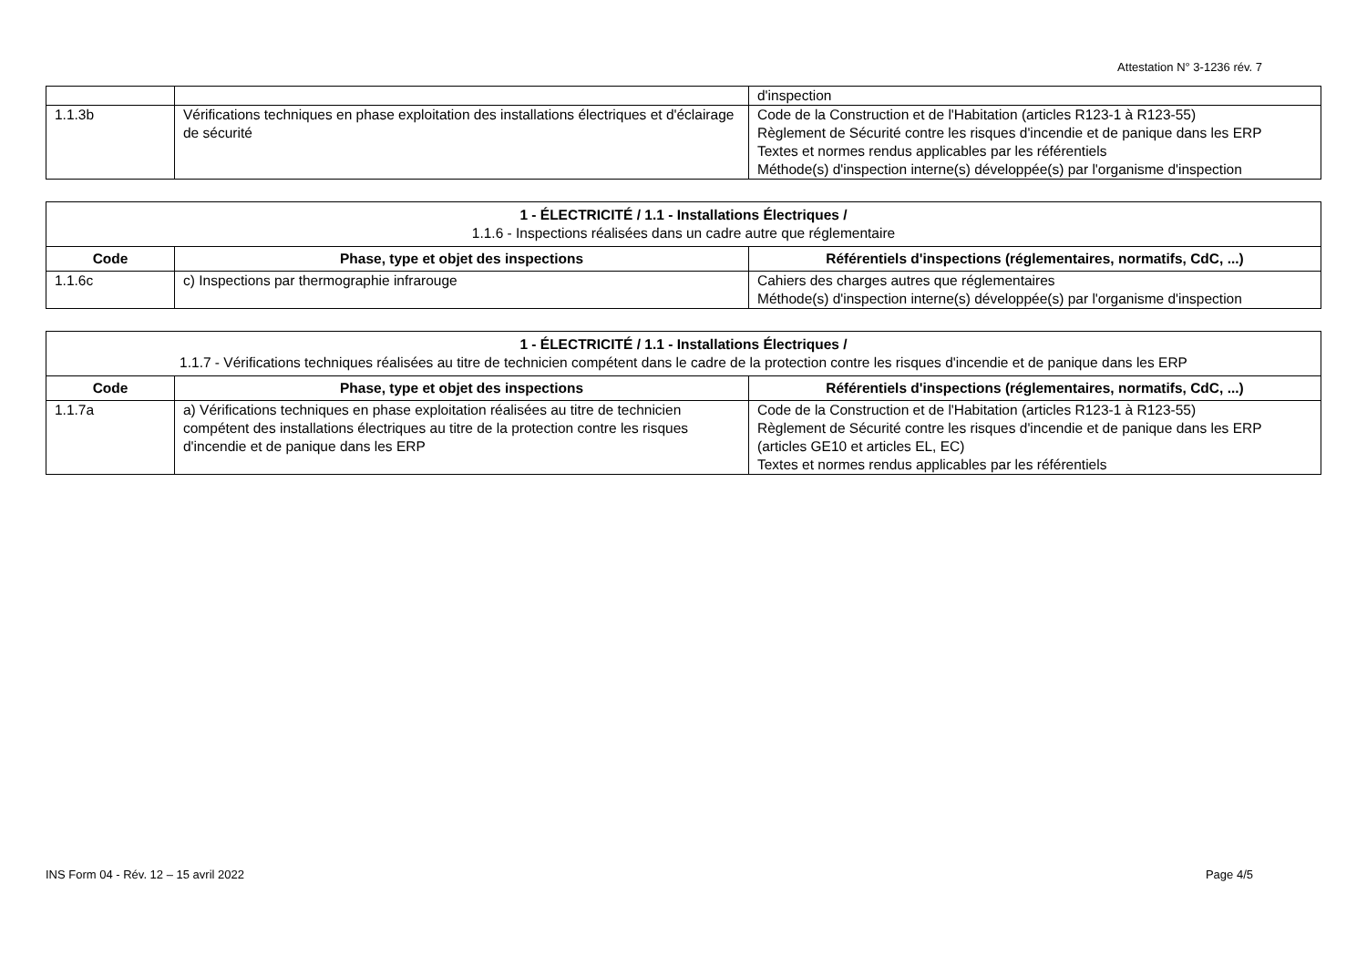Attestation N° 3-1236 rév. 7
| | | d'inspection |
| 1.1.3b | Vérifications techniques en phase exploitation des installations électriques et d'éclairage de sécurité | Code de la Construction et de l'Habitation (articles R123-1 à R123-55) Règlement de Sécurité contre les risques d'incendie et de panique dans les ERP Textes et normes rendus applicables par les référentiels Méthode(s) d'inspection interne(s) développée(s) par l'organisme d'inspection |
| 1 - ÉLECTRICITÉ / 1.1 - Installations Électriques / 1.1.6 - Inspections réalisées dans un cadre autre que réglementaire | | |
| Code | Phase, type et objet des inspections | Référentiels d'inspections (réglementaires, normatifs, CdC, ...) |
| 1.1.6c | c) Inspections par thermographie infrarouge | Cahiers des charges autres que réglementaires Méthode(s) d'inspection interne(s) développée(s) par l'organisme d'inspection |
| 1 - ÉLECTRICITÉ / 1.1 - Installations Électriques / 1.1.7 - Vérifications techniques réalisées au titre de technicien compétent dans le cadre de la protection contre les risques d'incendie et de panique dans les ERP | | |
| Code | Phase, type et objet des inspections | Référentiels d'inspections (réglementaires, normatifs, CdC, ...) |
| 1.1.7a | a) Vérifications techniques en phase exploitation réalisées au titre de technicien compétent des installations électriques au titre de la protection contre les risques d'incendie et de panique dans les ERP | Code de la Construction et de l'Habitation (articles R123-1 à R123-55) Règlement de Sécurité contre les risques d'incendie et de panique dans les ERP (articles GE10 et articles EL, EC) Textes et normes rendus applicables par les référentiels |
INS Form 04 - Rév. 12 – 15 avril 2022 Page 4/5